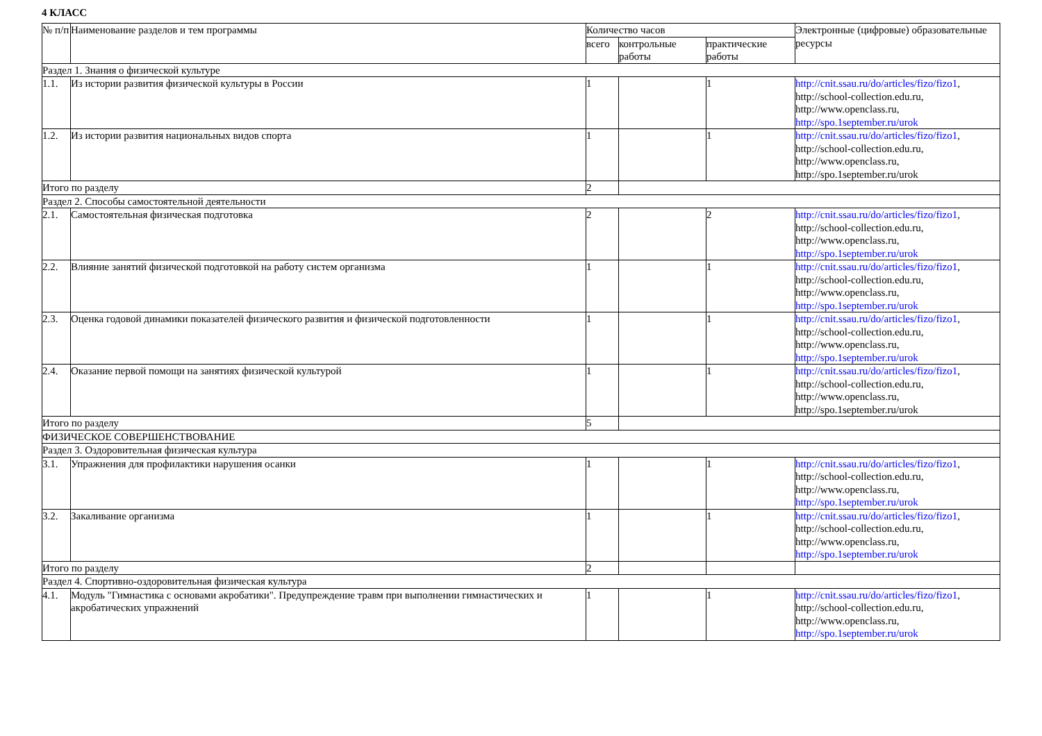4 КЛАСС
| № п/п | Наименование разделов и тем программы | Количество часов | | | Электронные (цифровые) образовательные ресурсы |
| --- | --- | --- | --- | --- | --- |
| | | всего | контрольные работы | практические работы | |
| Раздел 1. Знания о физической культуре | | | | | |
| 1.1. | Из истории развития физической культуры в России | 1 | | 1 | http://cnit.ssau.ru/do/articles/fizo/fizo1 , http://school-collection.edu.ru, http://www.openclass.ru, http://spo.1september.ru/urok |
| 1.2. | Из истории развития национальных видов спорта | 1 | | 1 | http://cnit.ssau.ru/do/articles/fizo/fizo1 , http://school-collection.edu.ru, http://www.openclass.ru, http://spo.1september.ru/urok |
| Итого по разделу | | 2 | | | |
| Раздел 2. Способы самостоятельной деятельности | | | | | |
| 2.1. | Самостоятельная физическая подготовка | 2 | | 2 | http://cnit.ssau.ru/do/articles/fizo/fizo1 , http://school-collection.edu.ru, http://www.openclass.ru, http://spo.1september.ru/urok |
| 2.2. | Влияние занятий физической подготовкой на работу систем организма | 1 | | 1 | http://cnit.ssau.ru/do/articles/fizo/fizo1 , http://school-collection.edu.ru, http://www.openclass.ru, http://spo.1september.ru/urok |
| 2.3. | Оценка годовой динамики показателей физического развития и физической подготовленности | 1 | | 1 | http://cnit.ssau.ru/do/articles/fizo/fizo1 , http://school-collection.edu.ru, http://www.openclass.ru, http://spo.1september.ru/urok |
| 2.4. | Оказание первой помощи на занятиях физической культурой | 1 | | 1 | http://cnit.ssau.ru/do/articles/fizo/fizo1 , http://school-collection.edu.ru, http://www.openclass.ru, http://spo.1september.ru/urok |
| Итого по разделу | | 5 | | | |
| ФИЗИЧЕСКОЕ СОВЕРШЕНСТВОВАНИЕ | | | | | |
| Раздел 3. Оздоровительная физическая культура | | | | | |
| 3.1. | Упражнения для профилактики нарушения осанки | 1 | | 1 | http://cnit.ssau.ru/do/articles/fizo/fizo1 , http://school-collection.edu.ru, http://www.openclass.ru, http://spo.1september.ru/urok |
| 3.2. | Закаливание организма | 1 | | 1 | http://cnit.ssau.ru/do/articles/fizo/fizo1 , http://school-collection.edu.ru, http://www.openclass.ru, http://spo.1september.ru/urok |
| Итого по разделу | | 2 | | | |
| Раздел 4. Спортивно-оздоровительная физическая культура | | | | | |
| 4.1. | Модуль "Гимнастика с основами акробатики". Предупреждение травм при выполнении гимнастических и акробатических упражнений | 1 | | 1 | http://cnit.ssau.ru/do/articles/fizo/fizo1 , http://school-collection.edu.ru, http://www.openclass.ru, http://spo.1september.ru/urok |